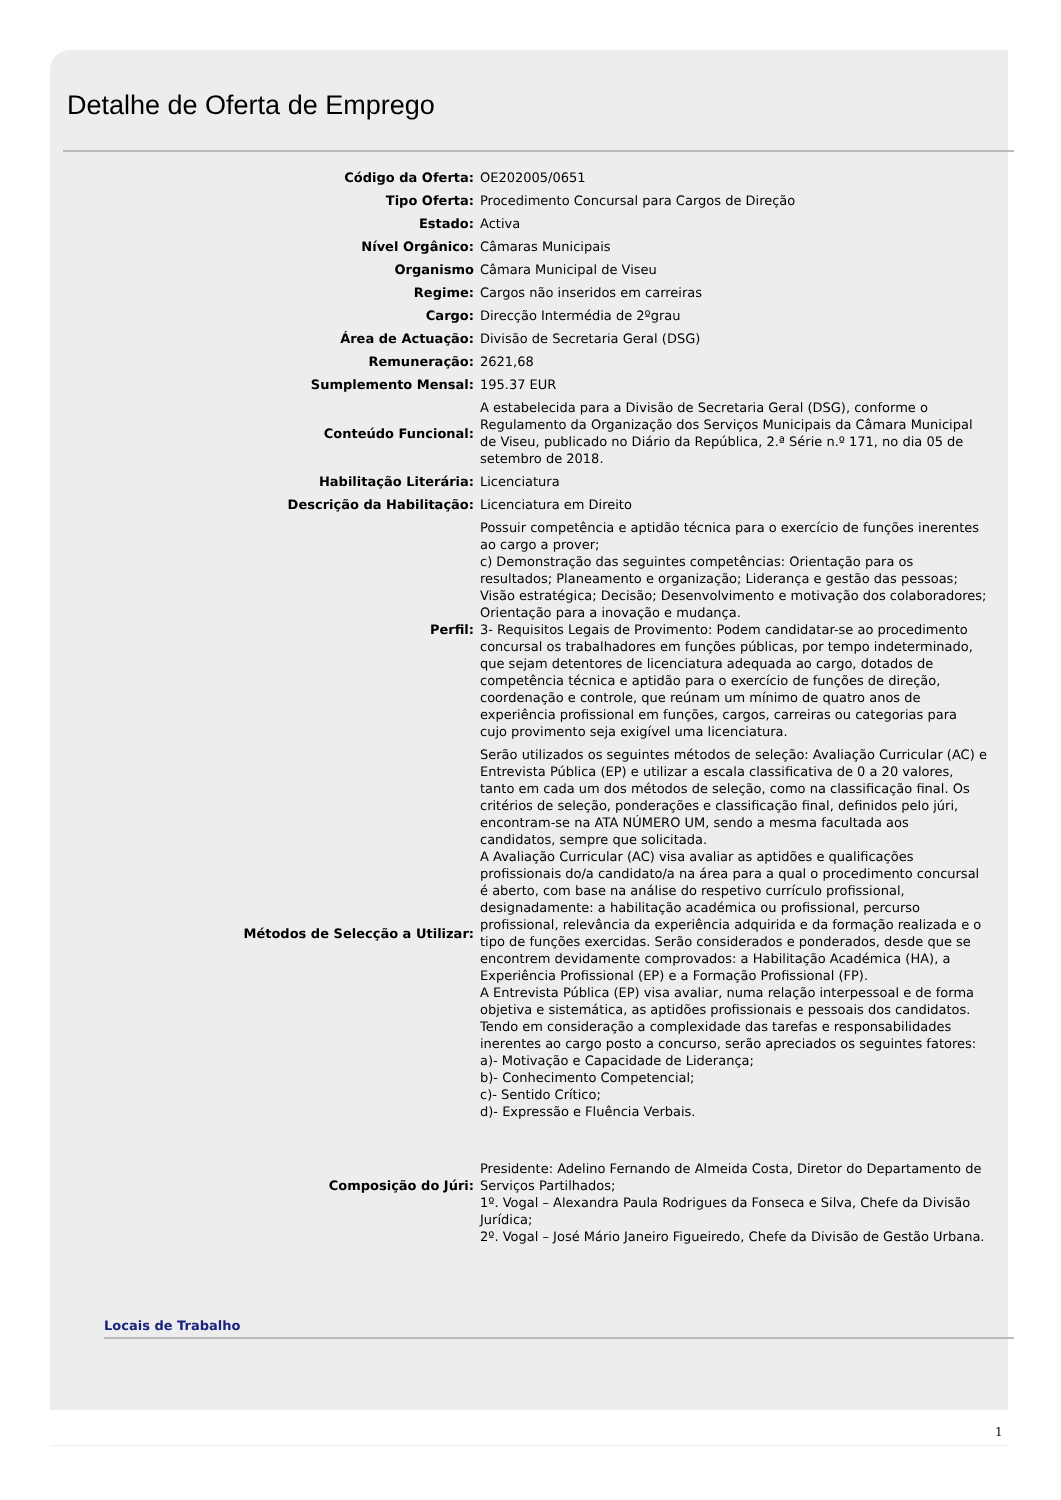Detalhe de Oferta de Emprego
| Código da Oferta: | OE202005/0651 |
| Tipo Oferta: | Procedimento Concursal para Cargos de Direção |
| Estado: | Activa |
| Nível Orgânico: | Câmaras Municipais |
| Organismo | Câmara Municipal de Viseu |
| Regime: | Cargos não inseridos em carreiras |
| Cargo: | Direcção Intermédia de 2ºgrau |
| Área de Actuação: | Divisão de Secretaria Geral (DSG) |
| Remuneração: | 2621,68 |
| Sumplemento Mensal: | 195.37 EUR |
| Conteúdo Funcional: | A estabelecida para a Divisão de Secretaria Geral (DSG), conforme o Regulamento da Organização dos Serviços Municipais da Câmara Municipal de Viseu, publicado no Diário da República, 2.ª Série n.º 171, no dia 05 de setembro de 2018. |
| Habilitação Literária: | Licenciatura |
| Descrição da Habilitação: | Licenciatura em Direito |
| Perfil: | Possuir competência e aptidão técnica para o exercício de funções inerentes ao cargo a prover; c) Demonstração das seguintes competências: Orientação para os resultados; Planeamento e organização; Liderança e gestão das pessoas; Visão estratégica; Decisão; Desenvolvimento e motivação dos colaboradores; Orientação para a inovação e mudança. 3- Requisitos Legais de Provimento: Podem candidatar-se ao procedimento concursal os trabalhadores em funções públicas, por tempo indeterminado, que sejam detentores de licenciatura adequada ao cargo, dotados de competência técnica e aptidão para o exercício de funções de direção, coordenação e controle, que reúnam um mínimo de quatro anos de experiência profissional em funções, cargos, carreiras ou categorias para cujo provimento seja exigível uma licenciatura. |
| Métodos de Selecção a Utilizar: | Serão utilizados os seguintes métodos de seleção: Avaliação Curricular (AC) e Entrevista Pública (EP) e utilizar a escala classificativa de 0 a 20 valores, tanto em cada um dos métodos de seleção, como na classificação final. Os critérios de seleção, ponderações e classificação final, definidos pelo júri, encontram-se na ATA NÚMERO UM, sendo a mesma facultada aos candidatos, sempre que solicitada. A Avaliação Curricular (AC) visa avaliar as aptidões e qualificações profissionais do/a candidato/a na área para a qual o procedimento concursal é aberto, com base na análise do respetivo currículo profissional, designadamente: a habilitação académica ou profissional, percurso profissional, relevância da experiência adquirida e da formação realizada e o tipo de funções exercidas. Serão considerados e ponderados, desde que se encontrem devidamente comprovados: a Habilitação Académica (HA), a Experiência Profissional (EP) e a Formação Profissional (FP). A Entrevista Pública (EP) visa avaliar, numa relação interpessoal e de forma objetiva e sistemática, as aptidões profissionais e pessoais dos candidatos. Tendo em consideração a complexidade das tarefas e responsabilidades inerentes ao cargo posto a concurso, serão apreciados os seguintes fatores: a)- Motivação e Capacidade de Liderança; b)- Conhecimento Competencial; c)- Sentido Crítico; d)- Expressão e Fluência Verbais. |
| Composição do Júri: | Presidente: Adelino Fernando de Almeida Costa, Diretor do Departamento de Serviços Partilhados; 1º. Vogal – Alexandra Paula Rodrigues da Fonseca e Silva, Chefe da Divisão Jurídica; 2º. Vogal – José Mário Janeiro Figueiredo, Chefe da Divisão de Gestão Urbana. |
Locais de Trabalho
1